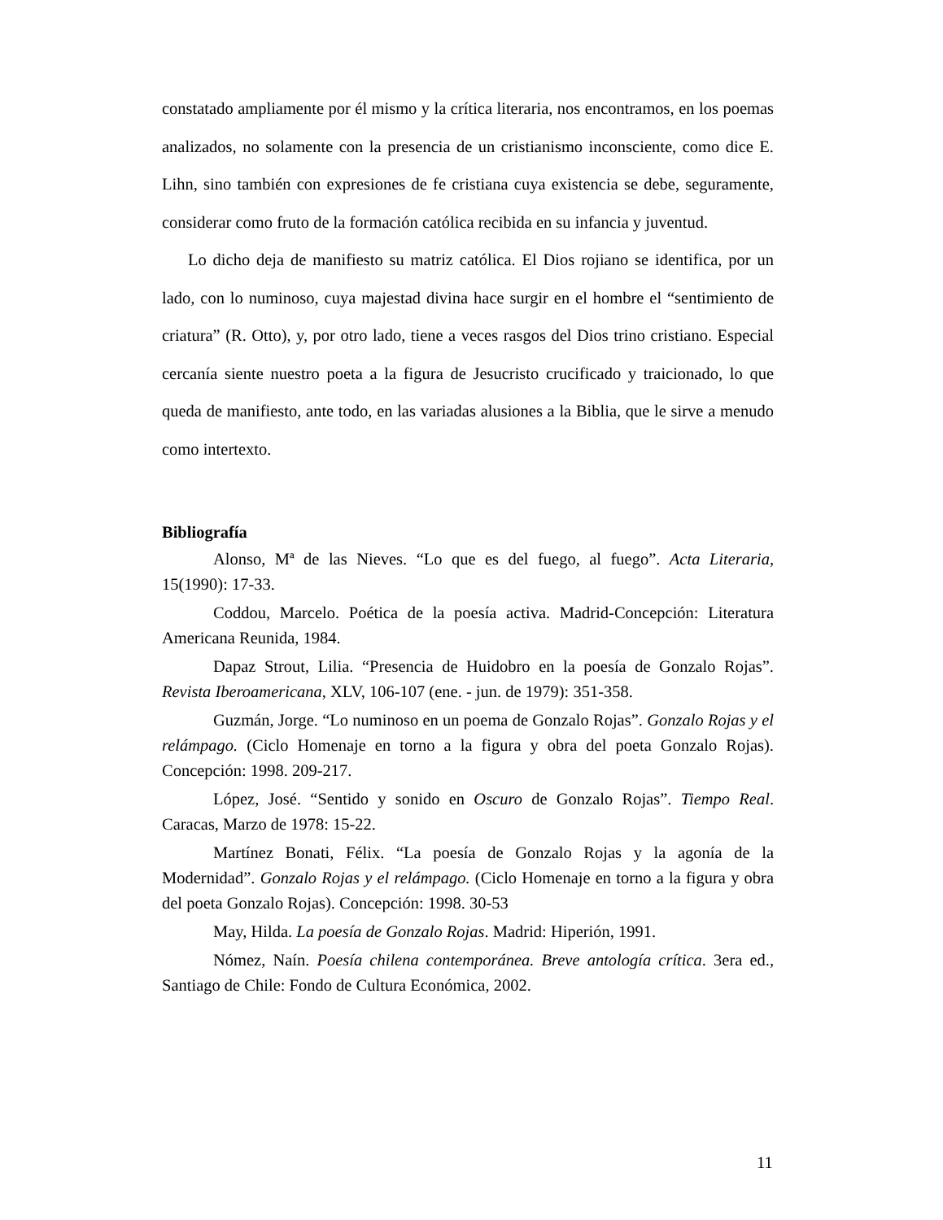constatado ampliamente por él mismo y la crítica literaria, nos encontramos, en los poemas analizados, no solamente con la presencia de un cristianismo inconsciente, como dice E. Lihn, sino también con expresiones de fe cristiana cuya existencia se debe, seguramente, considerar como fruto de la formación católica recibida en su infancia y juventud.
Lo dicho deja de manifiesto su matriz católica. El Dios rojiano se identifica, por un lado, con lo numinoso, cuya majestad divina hace surgir en el hombre el “sentimiento de criatura” (R. Otto), y, por otro lado, tiene a veces rasgos del Dios trino cristiano. Especial cercanía siente nuestro poeta a la figura de Jesucristo crucificado y traicionado, lo que queda de manifiesto, ante todo, en las variadas alusiones a la Biblia, que le sirve a menudo como intertexto.
Bibliografía
Alonso, Mª de las Nieves. “Lo que es del fuego, al fuego”. Acta Literaria, 15(1990): 17-33.
Coddou, Marcelo. Poética de la poesía activa. Madrid-Concepción: Literatura Americana Reunida, 1984.
Dapaz Strout, Lilia. “Presencia de Huidobro en la poesía de Gonzalo Rojas”. Revista Iberoamericana, XLV, 106-107 (ene. - jun. de 1979): 351-358.
Guzmán, Jorge. “Lo numinoso en un poema de Gonzalo Rojas”. Gonzalo Rojas y el relámpago. (Ciclo Homenaje en torno a la figura y obra del poeta Gonzalo Rojas). Concepción: 1998. 209-217.
López, José. “Sentido y sonido en Oscuro de Gonzalo Rojas”. Tiempo Real. Caracas, Marzo de 1978: 15-22.
Martínez Bonati, Félix. “La poesía de Gonzalo Rojas y la agonía de la Modernidad”. Gonzalo Rojas y el relámpago. (Ciclo Homenaje en torno a la figura y obra del poeta Gonzalo Rojas). Concepción: 1998. 30-53
May, Hilda. La poesía de Gonzalo Rojas. Madrid: Hiperión, 1991.
Nómez, Naín. Poesía chilena contemporánea. Breve antología crítica. 3era ed., Santiago de Chile: Fondo de Cultura Económica, 2002.
11